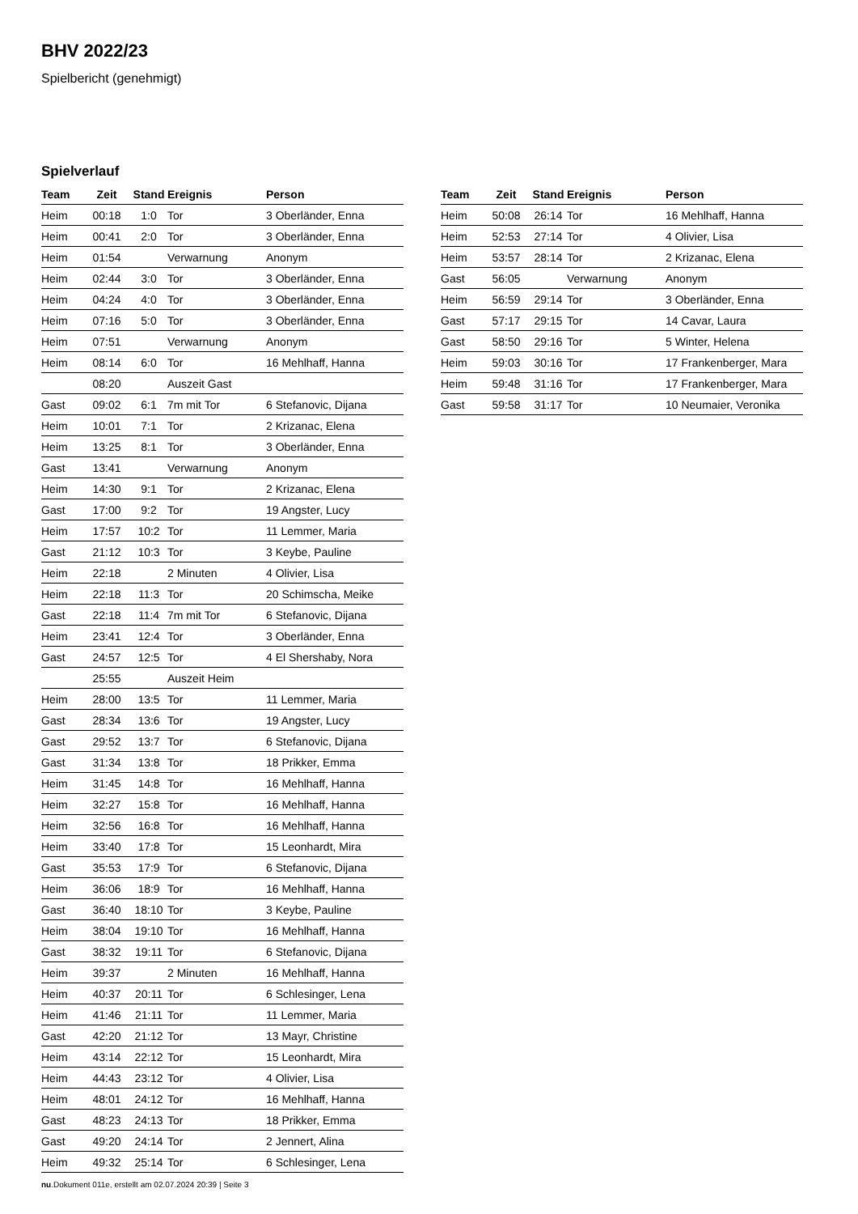BHV 2022/23
Spielbericht (genehmigt)
Spielverlauf
| Team | Zeit | Stand | Ereignis | Person |
| --- | --- | --- | --- | --- |
| Heim | 00:18 | 1:0 | Tor | 3 Oberländer, Enna |
| Heim | 00:41 | 2:0 | Tor | 3 Oberländer, Enna |
| Heim | 01:54 | | Verwarnung | Anonym |
| Heim | 02:44 | 3:0 | Tor | 3 Oberländer, Enna |
| Heim | 04:24 | 4:0 | Tor | 3 Oberländer, Enna |
| Heim | 07:16 | 5:0 | Tor | 3 Oberländer, Enna |
| Heim | 07:51 | | Verwarnung | Anonym |
| Heim | 08:14 | 6:0 | Tor | 16 Mehlhaff, Hanna |
| | 08:20 | | Auszeit Gast | |
| Gast | 09:02 | 6:1 | 7m mit Tor | 6 Stefanovic, Dijana |
| Heim | 10:01 | 7:1 | Tor | 2 Krizanac, Elena |
| Heim | 13:25 | 8:1 | Tor | 3 Oberländer, Enna |
| Gast | 13:41 | | Verwarnung | Anonym |
| Heim | 14:30 | 9:1 | Tor | 2 Krizanac, Elena |
| Gast | 17:00 | 9:2 | Tor | 19 Angster, Lucy |
| Heim | 17:57 | 10:2 | Tor | 11 Lemmer, Maria |
| Gast | 21:12 | 10:3 | Tor | 3 Keybe, Pauline |
| Heim | 22:18 | | 2 Minuten | 4 Olivier, Lisa |
| Heim | 22:18 | 11:3 | Tor | 20 Schimscha, Meike |
| Gast | 22:18 | 11:4 | 7m mit Tor | 6 Stefanovic, Dijana |
| Heim | 23:41 | 12:4 | Tor | 3 Oberländer, Enna |
| Gast | 24:57 | 12:5 | Tor | 4 El Shershaby, Nora |
| | 25:55 | | Auszeit Heim | |
| Heim | 28:00 | 13:5 | Tor | 11 Lemmer, Maria |
| Gast | 28:34 | 13:6 | Tor | 19 Angster, Lucy |
| Gast | 29:52 | 13:7 | Tor | 6 Stefanovic, Dijana |
| Gast | 31:34 | 13:8 | Tor | 18 Prikker, Emma |
| Heim | 31:45 | 14:8 | Tor | 16 Mehlhaff, Hanna |
| Heim | 32:27 | 15:8 | Tor | 16 Mehlhaff, Hanna |
| Heim | 32:56 | 16:8 | Tor | 16 Mehlhaff, Hanna |
| Heim | 33:40 | 17:8 | Tor | 15 Leonhardt, Mira |
| Gast | 35:53 | 17:9 | Tor | 6 Stefanovic, Dijana |
| Heim | 36:06 | 18:9 | Tor | 16 Mehlhaff, Hanna |
| Gast | 36:40 | 18:10 | Tor | 3 Keybe, Pauline |
| Heim | 38:04 | 19:10 | Tor | 16 Mehlhaff, Hanna |
| Gast | 38:32 | 19:11 | Tor | 6 Stefanovic, Dijana |
| Heim | 39:37 | | 2 Minuten | 16 Mehlhaff, Hanna |
| Heim | 40:37 | 20:11 | Tor | 6 Schlesinger, Lena |
| Heim | 41:46 | 21:11 | Tor | 11 Lemmer, Maria |
| Gast | 42:20 | 21:12 | Tor | 13 Mayr, Christine |
| Heim | 43:14 | 22:12 | Tor | 15 Leonhardt, Mira |
| Heim | 44:43 | 23:12 | Tor | 4 Olivier, Lisa |
| Heim | 48:01 | 24:12 | Tor | 16 Mehlhaff, Hanna |
| Gast | 48:23 | 24:13 | Tor | 18 Prikker, Emma |
| Gast | 49:20 | 24:14 | Tor | 2 Jennert, Alina |
| Heim | 49:32 | 25:14 | Tor | 6 Schlesinger, Lena |
| Team | Zeit | Stand | Ereignis | Person |
| --- | --- | --- | --- | --- |
| Heim | 50:08 | 26:14 | Tor | 16 Mehlhaff, Hanna |
| Heim | 52:53 | 27:14 | Tor | 4 Olivier, Lisa |
| Heim | 53:57 | 28:14 | Tor | 2 Krizanac, Elena |
| Gast | 56:05 | | Verwarnung | Anonym |
| Heim | 56:59 | 29:14 | Tor | 3 Oberländer, Enna |
| Gast | 57:17 | 29:15 | Tor | 14 Cavar, Laura |
| Gast | 58:50 | 29:16 | Tor | 5 Winter, Helena |
| Heim | 59:03 | 30:16 | Tor | 17 Frankenberger, Mara |
| Heim | 59:48 | 31:16 | Tor | 17 Frankenberger, Mara |
| Gast | 59:58 | 31:17 | Tor | 10 Neumaier, Veronika |
nu.Dokument 011e, erstellt am 02.07.2024 20:39 | Seite 3